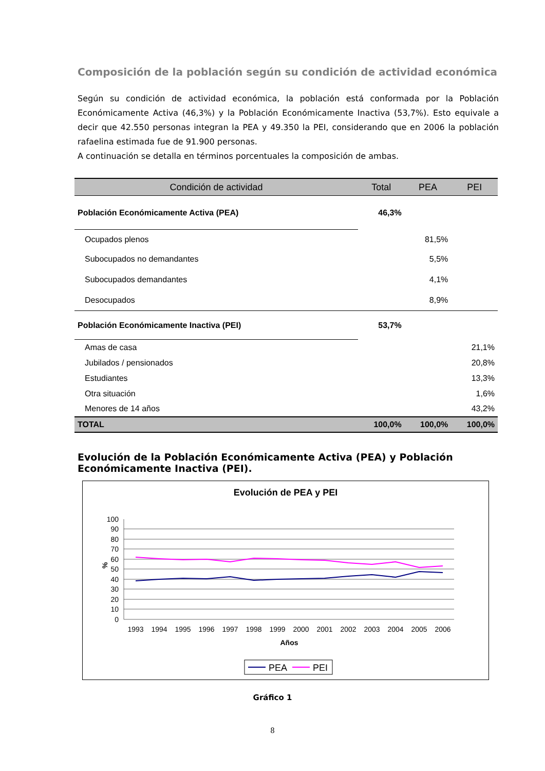Composición de la población según su condición de actividad económica
Según su condición de actividad económica, la población está conformada por la Población Económicamente Activa (46,3%) y la Población Económicamente Inactiva (53,7%). Esto equivale a decir que 42.550 personas integran la PEA y 49.350 la PEI, considerando que en 2006 la población rafaelina estimada fue de 91.900 personas.
A continuación se detalla en términos porcentuales la composición de ambas.
| Condición de actividad | Total | PEA | PEI |
| --- | --- | --- | --- |
| Población Económicamente Activa (PEA) | 46,3% | | |
| Ocupados plenos | | 81,5% | |
| Subocupados no demandantes | | 5,5% | |
| Subocupados demandantes | | 4,1% | |
| Desocupados | | 8,9% | |
| Población Económicamente Inactiva (PEI) | 53,7% | | |
| Amas de casa | | | 21,1% |
| Jubilados / pensionados | | | 20,8% |
| Estudiantes | | | 13,3% |
| Otra situación | | | 1,6% |
| Menores de 14 años | | | 43,2% |
| TOTAL | 100,0% | 100,0% | 100,0% |
Evolución de la Población Económicamente Activa (PEA) y Población Económicamente Inactiva (PEI).
Evolución de PEA y PEI
100
90
80
70
60
50
40
30
20
10
0
%
1993
1994
1995
1996
1997
1998
1999
2000
2001
2002
2003
2004
2005
2006
Años
PEA
PEI
Gráfico 1
8